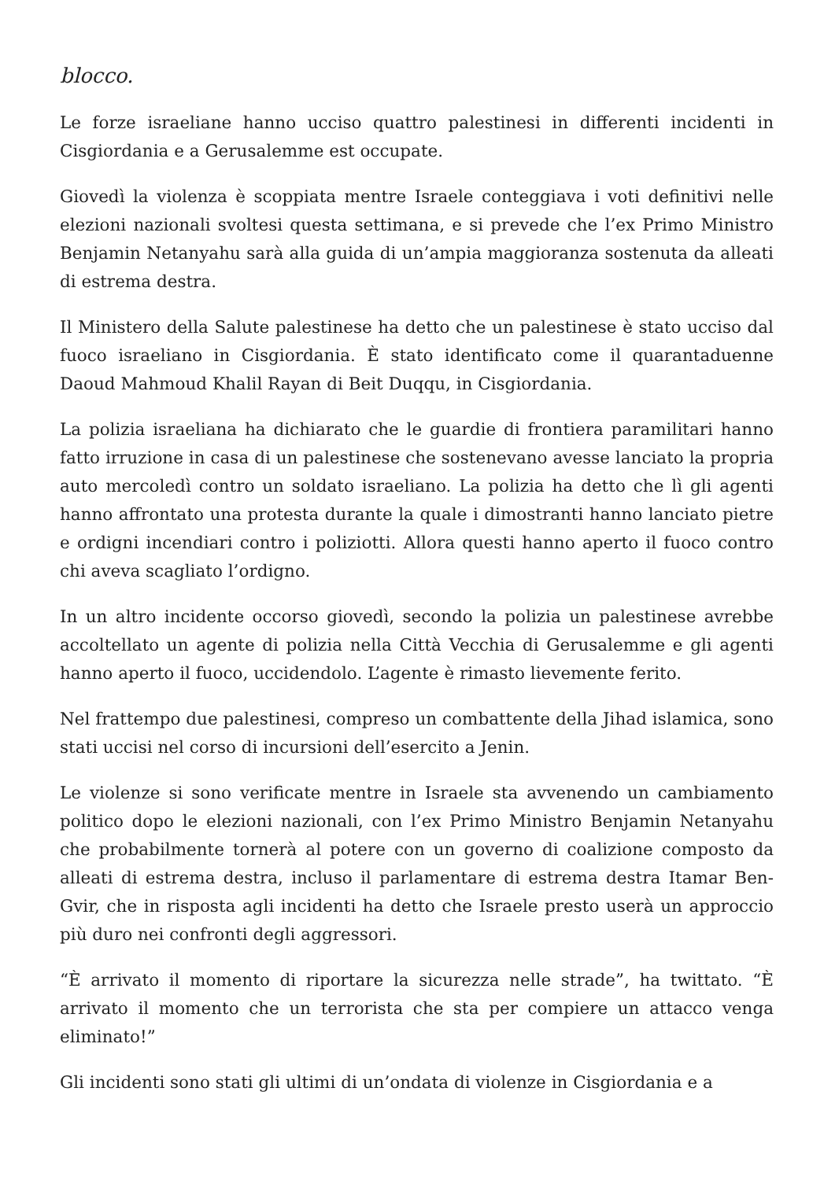blocco.
Le forze israeliane hanno ucciso quattro palestinesi in differenti incidenti in Cisgiordania e a Gerusalemme est occupate.
Giovedì la violenza è scoppiata mentre Israele conteggiava i voti definitivi nelle elezioni nazionali svoltesi questa settimana, e si prevede che l’ex Primo Ministro Benjamin Netanyahu sarà alla guida di un’ampia maggioranza sostenuta da alleati di estrema destra.
Il Ministero della Salute palestinese ha detto che un palestinese è stato ucciso dal fuoco israeliano in Cisgiordania. È stato identificato come il quarantaduenne Daoud Mahmoud Khalil Rayan di Beit Duqqu, in Cisgiordania.
La polizia israeliana ha dichiarato che le guardie di frontiera paramilitari hanno fatto irruzione in casa di un palestinese che sostenevano avesse lanciato la propria auto mercoledì contro un soldato israeliano. La polizia ha detto che lì gli agenti hanno affrontato una protesta durante la quale i dimostranti hanno lanciato pietre e ordigni incendiari contro i poliziotti. Allora questi hanno aperto il fuoco contro chi aveva scagliato l’ordigno.
In un altro incidente occorso giovedì, secondo la polizia un palestinese avrebbe accoltellato un agente di polizia nella Città Vecchia di Gerusalemme e gli agenti hanno aperto il fuoco, uccidendolo. L’agente è rimasto lievemente ferito.
Nel frattempo due palestinesi, compreso un combattente della Jihad islamica, sono stati uccisi nel corso di incursioni dell’esercito a Jenin.
Le violenze si sono verificate mentre in Israele sta avvenendo un cambiamento politico dopo le elezioni nazionali, con l’ex Primo Ministro Benjamin Netanyahu che probabilmente tornerà al potere con un governo di coalizione composto da alleati di estrema destra, incluso il parlamentare di estrema destra Itamar Ben-Gvir, che in risposta agli incidenti ha detto che Israele presto userà un approccio più duro nei confronti degli aggressori.
“È arrivato il momento di riportare la sicurezza nelle strade”, ha twittato. “È arrivato il momento che un terrorista che sta per compiere un attacco venga eliminato!”
Gli incidenti sono stati gli ultimi di un’ondata di violenze in Cisgiordania e a